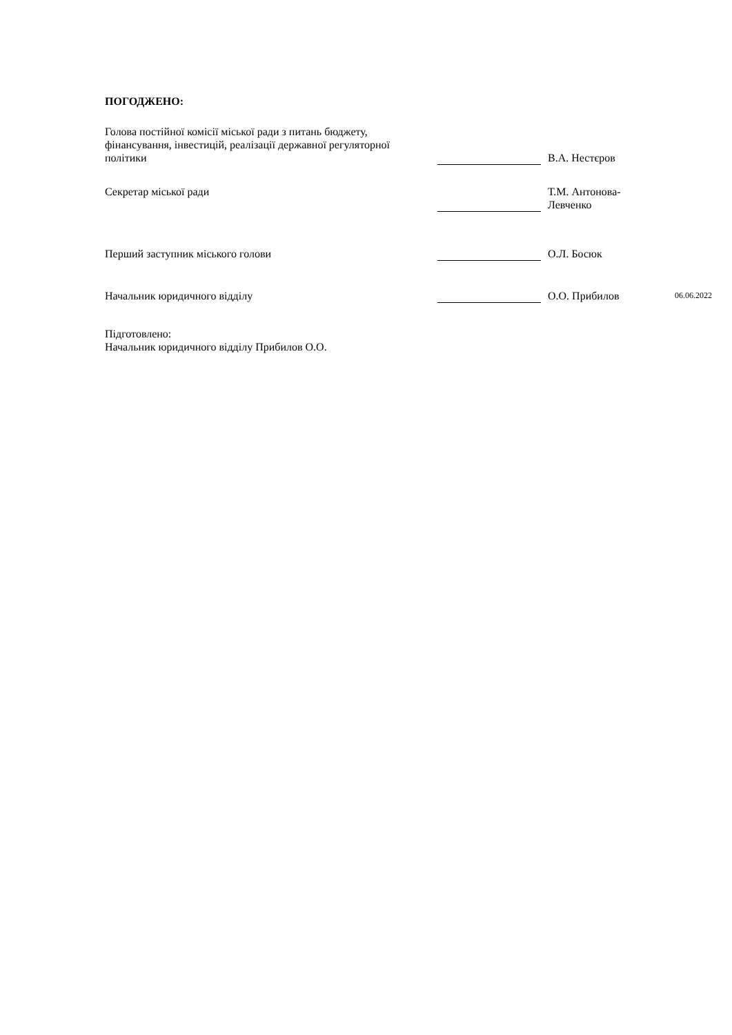ПОГОДЖЕНО:
| Голова постійної комісії міської ради з питань бюджету, фінансування, інвестицій, реалізації державної регуляторної політики | | | | В.А. Нестєров | |
| Секретар міської ради | | | | Т.М. Антонова-Левченко | |
| Перший заступник міського голови | | | | О.Л. Босюк | |
| Начальник юридичного відділу | | | | О.О. Прибилов | 06.06.2022 |
Підготовлено:
Начальник юридичного відділу Прибилов О.О.